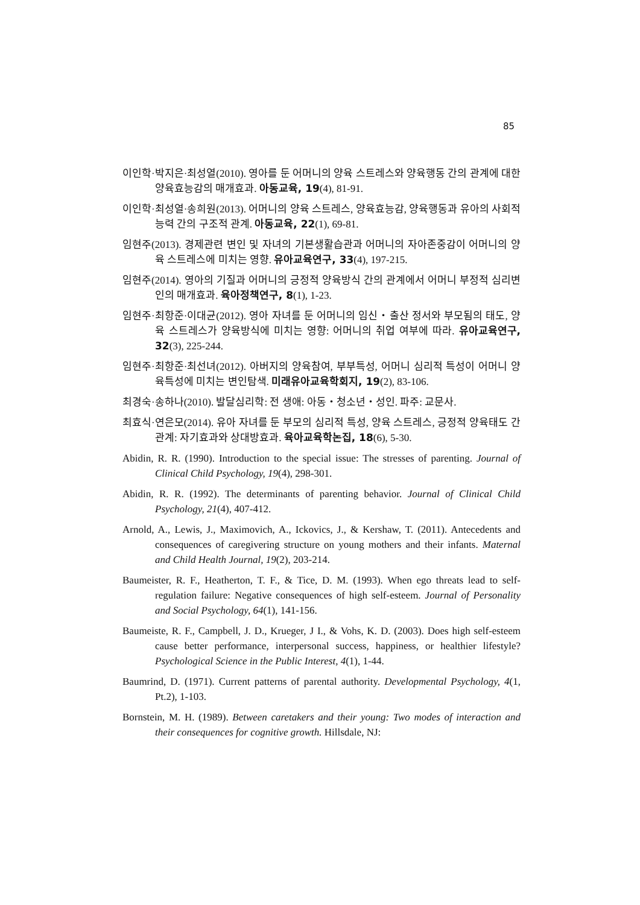85
이인학·박지은·최성열(2010). 영아를 둔 어머니의 양육 스트레스와 양육행동 간의 관계에 대한 양육효능감의 매개효과. 아동교육, 19(4), 81-91.
이인학·최성열·송희원(2013). 어머니의 양육 스트레스, 양육효능감, 양육행동과 유아의 사회적 능력 간의 구조적 관계. 아동교육, 22(1), 69-81.
임현주(2013). 경제관련 변인 및 자녀의 기본생활습관과 어머니의 자아존중감이 어머니의 양육 스트레스에 미치는 영향. 유아교육연구, 33(4), 197-215.
임현주(2014). 영아의 기질과 어머니의 긍정적 양육방식 간의 관계에서 어머니 부정적 심리변인의 매개효과. 육아정책연구, 8(1), 1-23.
임현주·최항준·이대균(2012). 영아 자녀를 둔 어머니의 임신・출산 정서와 부모됨의 태도, 양육 스트레스가 양육방식에 미치는 영향: 어머니의 취업 여부에 따라. 유아교육연구, 32(3), 225-244.
임현주·최항준·최선녀(2012). 아버지의 양육참여, 부부특성, 어머니 심리적 특성이 어머니 양육특성에 미치는 변인탐색. 미래유아교육학회지, 19(2), 83-106.
최경숙·송하나(2010). 발달심리학: 전 생애: 아동・청소년・성인. 파주: 교문사.
최효식·연은모(2014). 유아 자녀를 둔 부모의 심리적 특성, 양육 스트레스, 긍정적 양육태도 간 관계: 자기효과와 상대방효과. 육아교육학논집, 18(6), 5-30.
Abidin, R. R. (1990). Introduction to the special issue: The stresses of parenting. Journal of Clinical Child Psychology, 19(4), 298-301.
Abidin, R. R. (1992). The determinants of parenting behavior. Journal of Clinical Child Psychology, 21(4), 407-412.
Arnold, A., Lewis, J., Maximovich, A., Ickovics, J., & Kershaw, T. (2011). Antecedents and consequences of caregivering structure on young mothers and their infants. Maternal and Child Health Journal, 19(2), 203-214.
Baumeister, R. F., Heatherton, T. F., & Tice, D. M. (1993). When ego threats lead to self-regulation failure: Negative consequences of high self-esteem. Journal of Personality and Social Psychology, 64(1), 141-156.
Baumeiste, R. F., Campbell, J. D., Krueger, J I., & Vohs, K. D. (2003). Does high self-esteem cause better performance, interpersonal success, happiness, or healthier lifestyle? Psychological Science in the Public Interest, 4(1), 1-44.
Baumrind, D. (1971). Current patterns of parental authority. Developmental Psychology, 4(1, Pt.2), 1-103.
Bornstein, M. H. (1989). Between caretakers and their young: Two modes of interaction and their consequences for cognitive growth. Hillsdale, NJ: